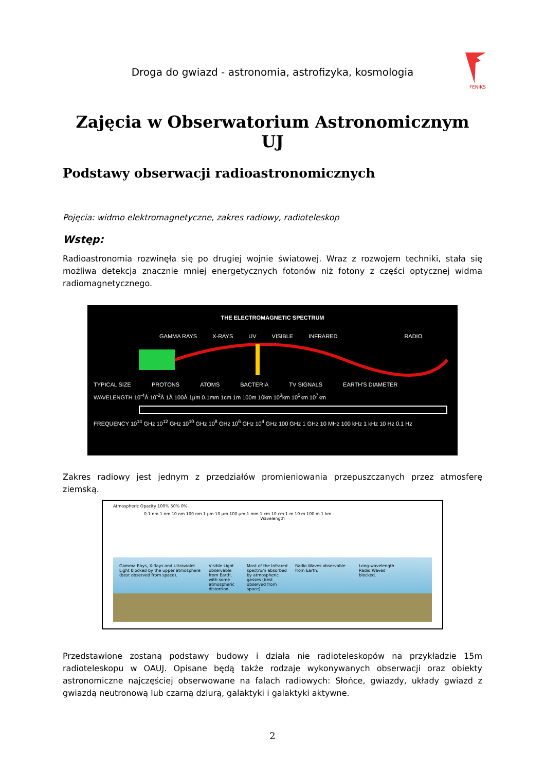Droga do gwiazd - astronomia, astrofizyka, kosmologia
FENIKS
Zajęcia w Obserwatorium Astronomicznym UJ
Podstawy obserwacji radioastronomicznych
Pojęcia: widmo elektromagnetyczne, zakres radiowy, radioteleskop
Wstęp:
Radioastronomia rozwinęła się po drugiej wojnie światowej. Wraz z rozwojem techniki, stała się możliwa detekcja znacznie mniej energetycznych fotonów niż fotony z części optycznej widma radiomagnetycznego.
THE ELECTROMAGNETIC SPECTRUM
GAMMA RAYS X-RAYS UV VISIBLE INFRARED RADIO
TYPICAL SIZE PROTONS ATOMS BACTERIA TV SIGNALS EARTH'S DIAMETER
WAVELENGTH 10<sup>-4</sup>Å 10<sup>-2</sup>Å 1Å 100Å 1µm 0.1mm 1cm 1m 100m 10km 10<sup>3</sup>km 10<sup>5</sup>km 10<sup>7</sup>km
FREQUENCY 10<sup>14</sup> GHz 10<sup>12</sup> GHz 10<sup>10</sup> GHz 10<sup>8</sup> GHz 10<sup>6</sup> GHz 10<sup>4</sup> GHz 100 GHz 1 GHz 10 MHz 100 kHz 1 kHz 10 Hz 0.1 Hz
Zakres radiowy jest jednym z przedziałów promieniowania przepuszczanych przez atmosferę ziemską.
Atmospheric Opacity 100% 50% 0%
0.1 nm 1 nm 10 nm 100 nm 1 µm 10 µm 100 µm 1 mm 1 cm 10 cm 1 m 10 m 100 m 1 km
Wavelength
Gamma Rays, X-Rays and Ultraviolet Light blocked by the upper atmosphere (best observed from space). Visible Light observable from Earth, with some atmospheric distortion. Most of the Infrared spectrum absorbed by atmospheric gasses (best observed from space). Radio Waves observable from Earth. Long-wavelength Radio Waves blocked.
Przedstawione zostaną podstawy budowy i działa nie radioteleskopów na przykładzie 15m radioteleskopu w OAUJ. Opisane będą także rodzaje wykonywanych obserwacji oraz obiekty astronomiczne najczęściej obserwowane na falach radiowych: Słońce, gwiazdy, układy gwiazd z gwiazdą neutronową lub czarną dziurą, galaktyki i galaktyki aktywne.
2